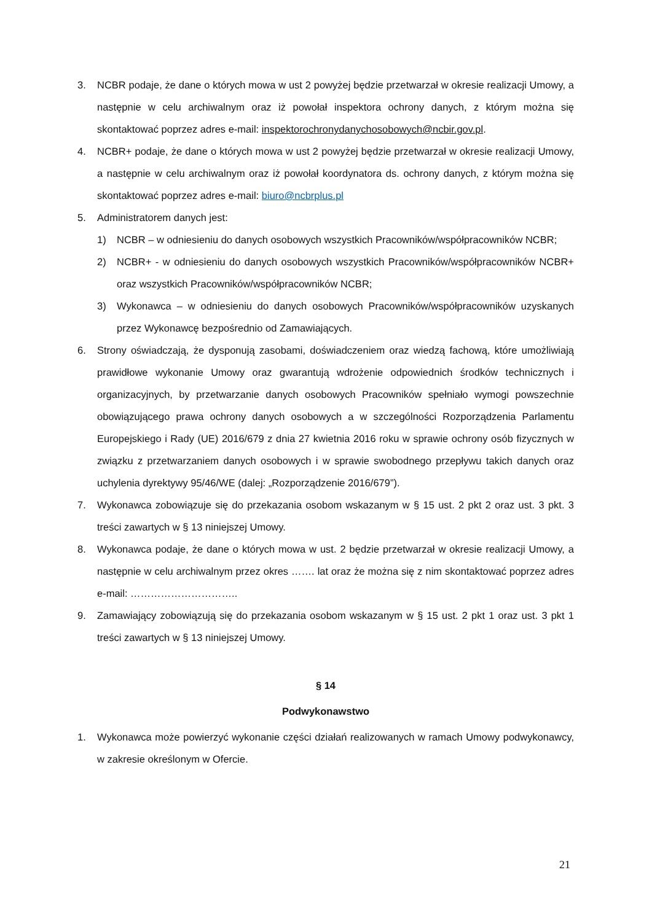3. NCBR podaje, że dane o których mowa w ust 2 powyżej będzie przetwarzał w okresie realizacji Umowy, a następnie w celu archiwalnym oraz iż powołał inspektora ochrony danych, z którym można się skontaktować poprzez adres e-mail: inspektorochronydanychosobowych@ncbir.gov.pl.
4. NCBR+ podaje, że dane o których mowa w ust 2 powyżej będzie przetwarzał w okresie realizacji Umowy, a następnie w celu archiwalnym oraz iż powołał koordynatora ds. ochrony danych, z którym można się skontaktować poprzez adres e-mail: biuro@ncbrplus.pl
5. Administratorem danych jest:
1) NCBR – w odniesieniu do danych osobowych wszystkich Pracowników/współpracowników NCBR;
2) NCBR+ - w odniesieniu do danych osobowych wszystkich Pracowników/współpracowników NCBR+ oraz wszystkich Pracowników/współpracowników NCBR;
3) Wykonawca – w odniesieniu do danych osobowych Pracowników/współpracowników uzyskanych przez Wykonawcę bezpośrednio od Zamawiających.
6. Strony oświadczają, że dysponują zasobami, doświadczeniem oraz wiedzą fachową, które umożliwiają prawidłowe wykonanie Umowy oraz gwarantują wdrożenie odpowiednich środków technicznych i organizacyjnych, by przetwarzanie danych osobowych Pracowników spełniało wymogi powszechnie obowiązującego prawa ochrony danych osobowych a w szczególności Rozporządzenia Parlamentu Europejskiego i Rady (UE) 2016/679 z dnia 27 kwietnia 2016 roku w sprawie ochrony osób fizycznych w związku z przetwarzaniem danych osobowych i w sprawie swobodnego przepływu takich danych oraz uchylenia dyrektywy 95/46/WE (dalej: „Rozporządzenie 2016/679”).
7. Wykonawca zobowiązuje się do przekazania osobom wskazanym w § 15 ust. 2 pkt 2 oraz ust. 3 pkt. 3 treści zawartych w § 13 niniejszej Umowy.
8. Wykonawca podaje, że dane o których mowa w ust. 2 będzie przetwarzał w okresie realizacji Umowy, a następnie w celu archiwalnym przez okres ……. lat oraz że można się z nim skontaktować poprzez adres e-mail: …………………………..
9. Zamawiający zobowiązują się do przekazania osobom wskazanym w § 15 ust. 2 pkt 1 oraz ust. 3 pkt 1 treści zawartych w § 13 niniejszej Umowy.
§ 14
Podwykonawstwo
1. Wykonawca może powierzyć wykonanie części działań realizowanych w ramach Umowy podwykonawcy, w zakresie określonym w Ofercie.
21